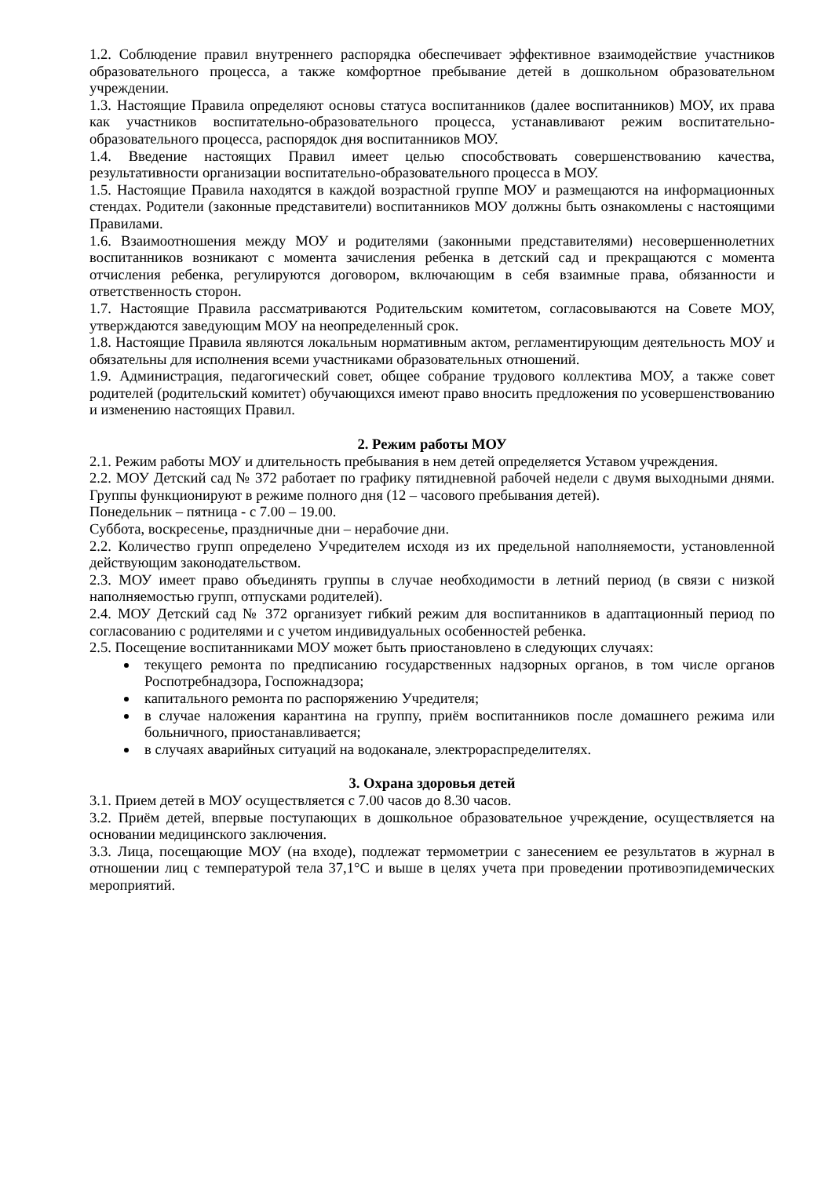1.2. Соблюдение правил внутреннего распорядка обеспечивает эффективное взаимодействие участников образовательного процесса, а также комфортное пребывание детей в дошкольном образовательном учреждении.
1.3. Настоящие Правила определяют основы статуса воспитанников (далее воспитанников) МОУ, их права как участников воспитательно-образовательного процесса, устанавливают режим воспитательно-образовательного процесса, распорядок дня воспитанников МОУ.
1.4. Введение настоящих Правил имеет целью способствовать совершенствованию качества, результативности организации воспитательно-образовательного процесса в МОУ.
1.5. Настоящие Правила находятся в каждой возрастной группе МОУ и размещаются на информационных стендах. Родители (законные представители) воспитанников МОУ должны быть ознакомлены с настоящими Правилами.
1.6. Взаимоотношения между МОУ и родителями (законными представителями) несовершеннолетних воспитанников возникают с момента зачисления ребенка в детский сад и прекращаются с момента отчисления ребенка, регулируются договором, включающим в себя взаимные права, обязанности и ответственность сторон.
1.7. Настоящие Правила рассматриваются Родительским комитетом, согласовываются на Совете МОУ, утверждаются заведующим МОУ на неопределенный срок.
1.8. Настоящие Правила являются локальным нормативным актом, регламентирующим деятельность МОУ и обязательны для исполнения всеми участниками образовательных отношений.
1.9. Администрация, педагогический совет, общее собрание трудового коллектива МОУ, а также совет родителей (родительский комитет) обучающихся имеют право вносить предложения по усовершенствованию и изменению настоящих Правил.
2. Режим работы МОУ
2.1. Режим работы МОУ и длительность пребывания в нем детей определяется Уставом учреждения.
2.2. МОУ Детский сад № 372 работает по графику пятидневной рабочей недели с двумя выходными днями. Группы функционируют в режиме полного дня (12 – часового пребывания детей).
Понедельник – пятница - с 7.00 – 19.00.
Суббота, воскресенье, праздничные дни – нерабочие дни.
2.2. Количество групп определено Учредителем исходя из их предельной наполняемости, установленной действующим законодательством.
2.3. МОУ имеет право объединять группы в случае необходимости в летний период (в связи с низкой наполняемостью групп, отпусками родителей).
2.4. МОУ Детский сад № 372 организует гибкий режим для воспитанников в адаптационный период по согласованию с родителями и с учетом индивидуальных особенностей ребенка.
2.5. Посещение воспитанниками МОУ может быть приостановлено в следующих случаях:
текущего ремонта по предписанию государственных надзорных органов, в том числе органов Роспотребнадзора, Госпожнадзора;
капитального ремонта по распоряжению Учредителя;
в случае наложения карантина на группу, приём воспитанников после домашнего режима или больничного, приостанавливается;
в случаях аварийных ситуаций на водоканале, электрораспределителях.
3. Охрана здоровья детей
3.1. Прием детей в МОУ осуществляется с 7.00 часов до 8.30 часов.
3.2. Приём детей, впервые поступающих в дошкольное образовательное учреждение, осуществляется на основании медицинского заключения.
3.3. Лица, посещающие МОУ (на входе), подлежат термометрии с занесением ее результатов в журнал в отношении лиц с температурой тела 37,1°C и выше в целях учета при проведении противоэпидемических мероприятий.